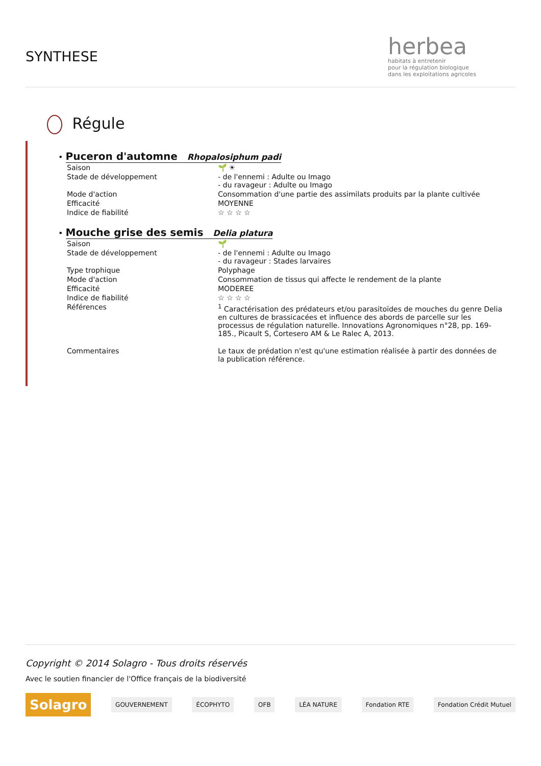SYNTHESE
herbea
habitats à entretenir
pour la régulation biologique
dans les exploitations agricoles
Régule
•
Puceron d'automne Rhopalosiphum padi
| Saison | 🌱 ☀ |
| Stade de développement | - de l'ennemi : Adulte ou Imago - du ravageur : Adulte ou Imago |
| Mode d'action | Consommation d'une partie des assimilats produits par la plante cultivée |
| Efficacité | MOYENNE |
| Indice de fiabilité | ☆ ☆ ☆ ☆ |
•
Mouche grise des semis Delia platura
| Saison | 🌱 |
| Stade de développement | - de l'ennemi : Adulte ou Imago - du ravageur : Stades larvaires |
| Type trophique | Polyphage |
| Mode d'action | Consommation de tissus qui affecte le rendement de la plante |
| Efficacité | MODEREE |
| Indice de fiabilité | ☆ ☆ ☆ ☆ |
| Références | <sup>1</sup> Caractérisation des prédateurs et/ou parasitoïdes de mouches du genre Delia en cultures de brassicacées et influence des abords de parcelle sur les processus de régulation naturelle. Innovations Agronomiques n°28, pp. 169-185., Picault S, Cortesero AM & Le Ralec A, 2013. |
| Commentaires | Le taux de prédation n'est qu'une estimation réalisée à partir des données de la publication référence. |
Copyright © 2014 Solagro - Tous droits réservés
Avec le soutien financier de l'Office français de la biodiversité
Solagro
GOUVERNEMENT ÉCOPHYTO OFB LÉA NATURE Fondation RTE Fondation Crédit Mutuel